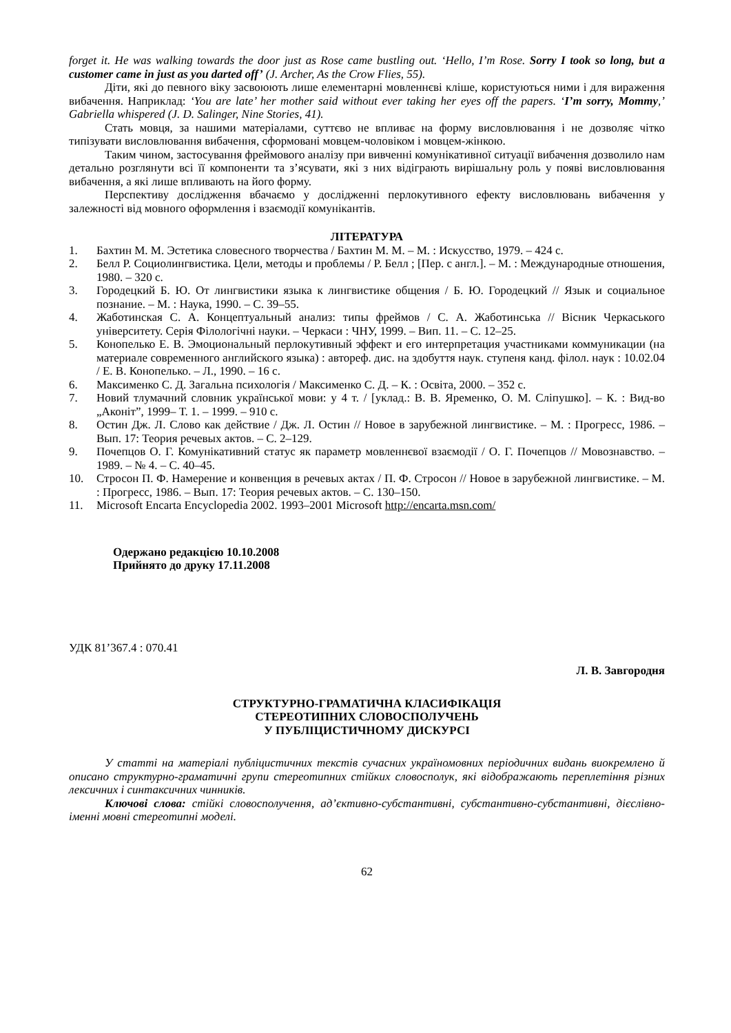forget it. He was walking towards the door just as Rose came bustling out. ‘Hello, I’m Rose. Sorry I took so long, but a customer came in just as you darted off’ (J. Archer, As the Crow Flies, 55).
Діти, які до певного віку засвоюють лише елементарні мовленнєві кліше, користуються ними і для вираження вибачення. Наприклад: ‘You are late’ her mother said without ever taking her eyes off the papers. ‘I’m sorry, Mommy,’ Gabriella whispered (J. D. Salinger, Nine Stories, 41).
Стать мовця, за нашими матеріалами, суттєво не впливає на форму висловлювання і не дозволяє чітко типізувати висловлювання вибачення, сформовані мовцем-чоловіком і мовцем-жінкою.
Таким чином, застосування фреймового аналізу при вивченні комунікативної ситуації вибачення дозволило нам детально розглянути всі її компоненти та з’ясувати, які з них відіграють вирішальну роль у появі висловлювання вибачення, а які лише впливають на його форму.
Перспективу дослідження вбачаємо у дослідженні перлокутивного ефекту висловлювань вибачення у залежності від мовного оформлення і взаємодії комунікантів.
ЛІТЕРАТУРА
1. Бахтин М. М. Эстетика словесного творчества / Бахтин М. М. – М. : Искусство, 1979. – 424 с.
2. Белл Р. Социолингвистика. Цели, методы и проблемы / Р. Белл ; [Пер. с англ.]. – М. : Международные отношения, 1980. – 320 с.
3. Городецкий Б. Ю. От лингвистики языка к лингвистике общения / Б. Ю. Городецкий // Язык и социальное познание. – М. : Наука, 1990. – С. 39–55.
4. Жаботинская С. А. Концептуальный анализ: типы фреймов / С. А. Жаботинська // Вісник Черкаського університету. Серія Філологічні науки. – Черкаси : ЧНУ, 1999. – Вип. 11. – С. 12–25.
5. Конопелько Е. В. Эмоциональный перлокутивный эффект и его интерпретация участниками коммуникации (на материале современного английского языка) : автореф. дис. на здобуття наук. ступеня канд. філол. наук : 10.02.04 / Е. В. Конопелько. – Л., 1990. – 16 с.
6. Максименко С. Д. Загальна психологія / Максименко С. Д. – К. : Освіта, 2000. – 352 с.
7. Новий тлумачний словник української мови: у 4 т. / [уклад.: В. В. Яременко, О. М. Сліпушко]. – К. : Вид-во „Аконіт”, 1999– Т. 1. – 1999. – 910 с.
8. Остин Дж. Л. Слово как действие / Дж. Л. Остин // Новое в зарубежной лингвистике. – М. : Прогресс, 1986. – Вып. 17: Теория речевых актов. – С. 2–129.
9. Почепцов О. Г. Комунікативний статус як параметр мовленнєвої взаємодії / О. Г. Почепцов // Мовознавство. – 1989. – № 4. – С. 40–45.
10. Стросон П. Ф. Намерение и конвенция в речевых актах / П. Ф. Стросон // Новое в зарубежной лингвистике. – М. : Прогресс, 1986. – Вып. 17: Теория речевых актов. – С. 130–150.
11. Microsoft Encarta Encyclopedia 2002. 1993–2001 Microsoft http://encarta.msn.com/
Одержано редакцією 10.10.2008
Прийнято до друку 17.11.2008
УДК 81’367.4 : 070.41
Л. В. Завгородня
СТРУКТУРНО-ГРАМАТИЧНА КЛАСИФІКАЦІЯ
СТЕРЕОТИПНИХ СЛОВОСПОЛУЧЕНЬ
У ПУБЛІЦИСТИЧНОМУ ДИСКУРСІ
У статті на матеріалі публіцистичних текстів сучасних україномовних періодичних видань виокремлено й описано структурно-граматичні групи стереотипних стійких словосполук, які відображають переплетіння різних лексичних і синтаксичних чинників.
Ключові слова: стійкі словосполучення, ад’єктивно-субстантивні, субстантивно-субстантивні, дієслівно-іменні мовні стереотипні моделі.
62